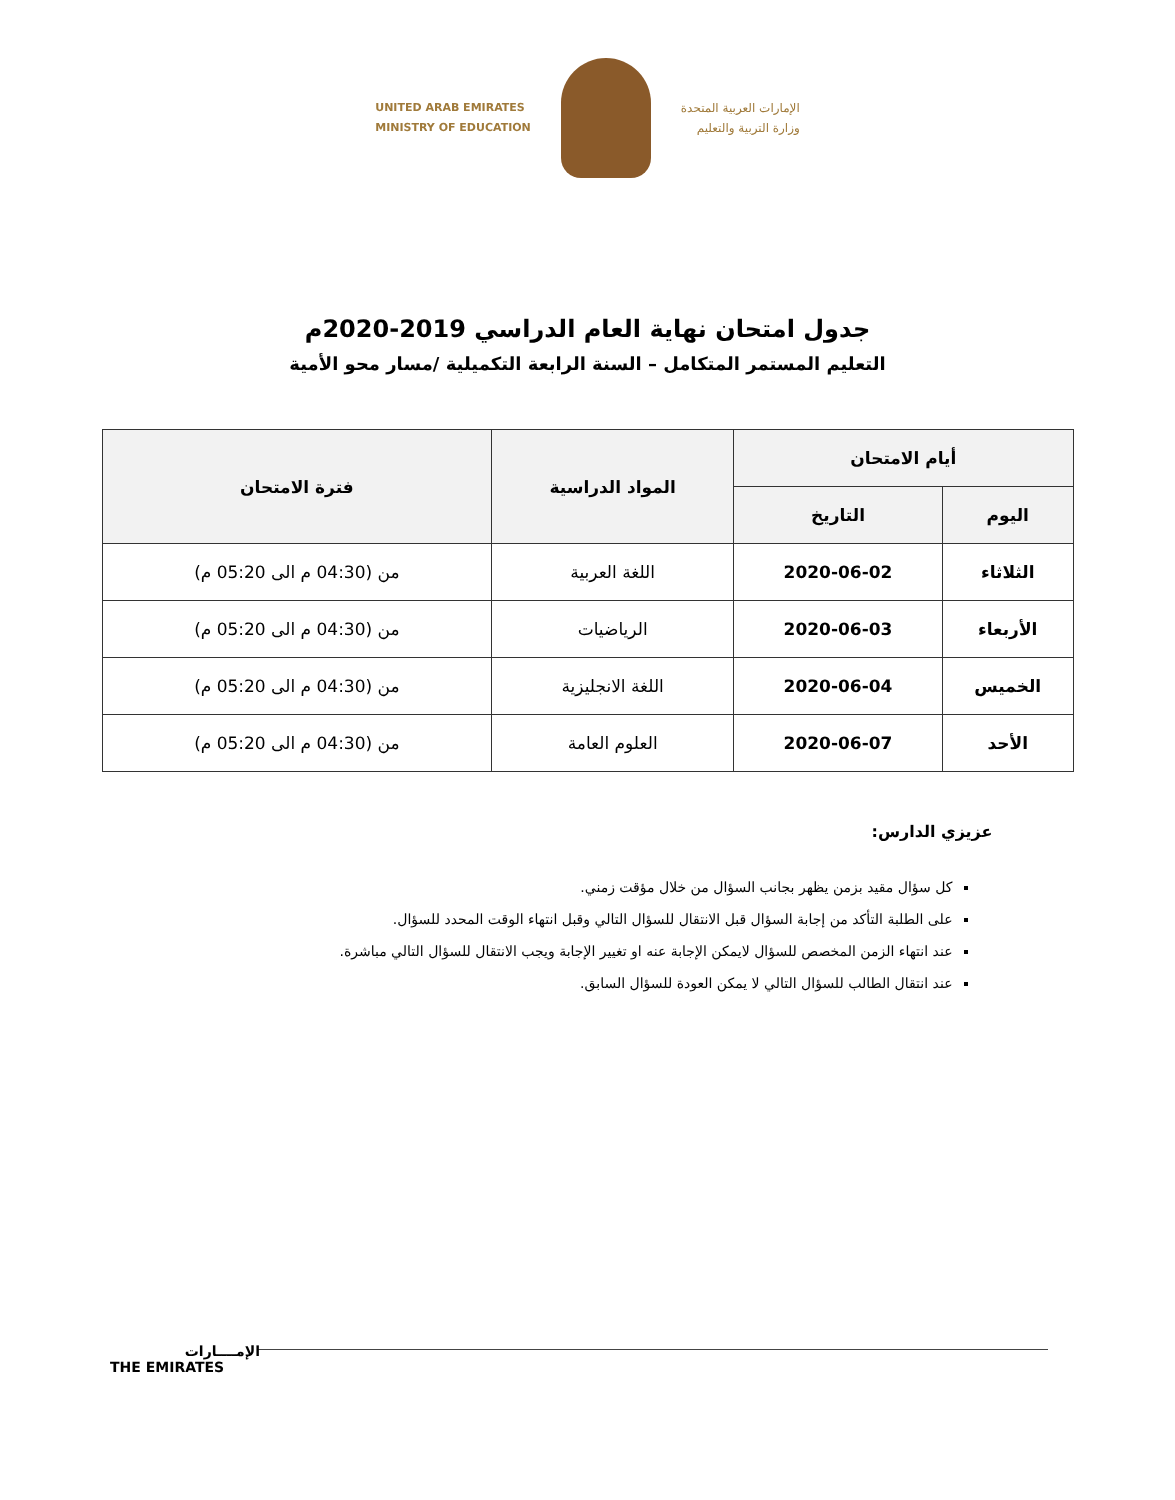UNITED ARAB EMIRATES
MINISTRY OF EDUCATION
الإمارات العربية المتحدة
وزارة التربية والتعليم
جدول امتحان نهاية العام الدراسي 2019-2020م
التعليم المستمر المتكامل – السنة الرابعة التكميلية /مسار محو الأمية
| أيام الامتحان | | المواد الدراسية | فترة الامتحان |
| --- | --- | --- | --- |
| اليوم | التاريخ | | |
| الثلاثاء | 2020-06-02 | اللغة العربية | من (04:30 م الى 05:20 م) |
| الأربعاء | 2020-06-03 | الرياضيات | من (04:30 م الى 05:20 م) |
| الخميس | 2020-06-04 | اللغة الانجليزية | من (04:30 م الى 05:20 م) |
| الأحد | 2020-06-07 | العلوم العامة | من (04:30 م الى 05:20 م) |
عزيزي الدارس:
كل سؤال مقيد بزمن يظهر بجانب السؤال من خلال مؤقت زمني.
على الطلبة التأكد من إجابة السؤال قبل الانتقال للسؤال التالي وقبل انتهاء الوقت المحدد للسؤال.
عند انتهاء الزمن المخصص للسؤال لايمكن الإجابة عنه او تغيير الإجابة ويجب الانتقال للسؤال التالي مباشرة.
عند انتقال الطالب للسؤال التالي لا يمكن العودة للسؤال السابق.
الإمــــارات
THE EMIRATES